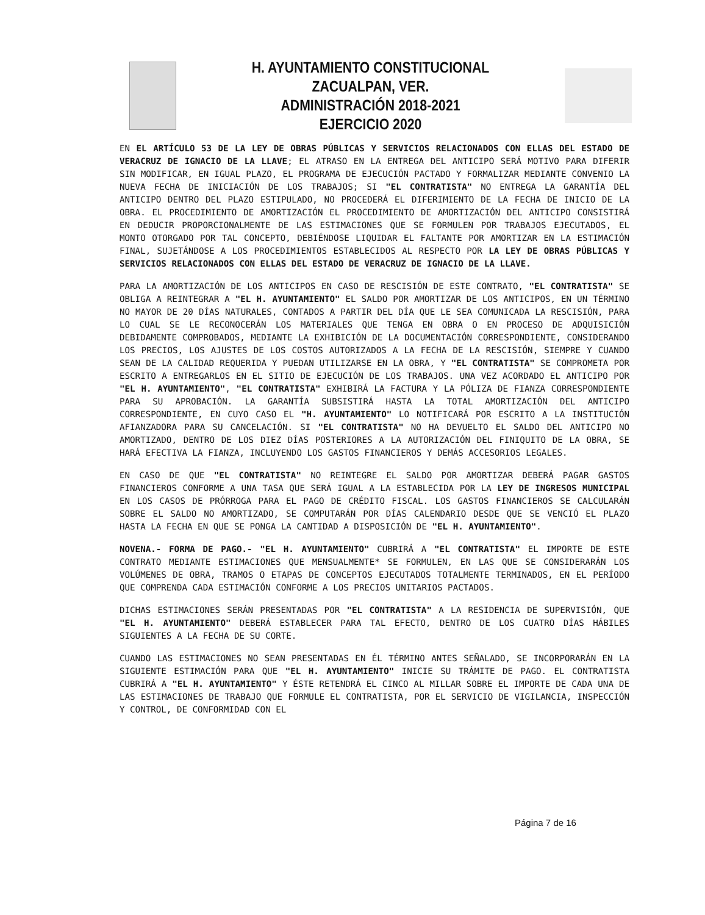H. AYUNTAMIENTO CONSTITUCIONAL
ZACUALPAN, VER.
ADMINISTRACIÓN 2018-2021
EJERCICIO 2020
EN EL ARTÍCULO 53 DE LA LEY DE OBRAS PÚBLICAS Y SERVICIOS RELACIONADOS CON ELLAS DEL ESTADO DE VERACRUZ DE IGNACIO DE LA LLAVE; EL ATRASO EN LA ENTREGA DEL ANTICIPO SERÁ MOTIVO PARA DIFERIR SIN MODIFICAR, EN IGUAL PLAZO, EL PROGRAMA DE EJECUCIÓN PACTADO Y FORMALIZAR MEDIANTE CONVENIO LA NUEVA FECHA DE INICIACIÓN DE LOS TRABAJOS; SI "EL CONTRATISTA" NO ENTREGA LA GARANTÍA DEL ANTICIPO DENTRO DEL PLAZO ESTIPULADO, NO PROCEDERÁ EL DIFERIMIENTO DE LA FECHA DE INICIO DE LA OBRA. EL PROCEDIMIENTO DE AMORTIZACIÓN EL PROCEDIMIENTO DE AMORTIZACIÓN DEL ANTICIPO CONSISTIRÁ EN DEDUCIR PROPORCIONALMENTE DE LAS ESTIMACIONES QUE SE FORMULEN POR TRABAJOS EJECUTADOS, EL MONTO OTORGADO POR TAL CONCEPTO, DEBIÉNDOSE LIQUIDAR EL FALTANTE POR AMORTIZAR EN LA ESTIMACIÓN FINAL, SUJETÁNDOSE A LOS PROCEDIMIENTOS ESTABLECIDOS AL RESPECTO POR LA LEY DE OBRAS PÚBLICAS Y SERVICIOS RELACIONADOS CON ELLAS DEL ESTADO DE VERACRUZ DE IGNACIO DE LA LLAVE.
PARA LA AMORTIZACIÓN DE LOS ANTICIPOS EN CASO DE RESCISIÓN DE ESTE CONTRATO, "EL CONTRATISTA" SE OBLIGA A REINTEGRAR A "EL H. AYUNTAMIENTO" EL SALDO POR AMORTIZAR DE LOS ANTICIPOS, EN UN TÉRMINO NO MAYOR DE 20 DÍAS NATURALES, CONTADOS A PARTIR DEL DÍA QUE LE SEA COMUNICADA LA RESCISIÓN, PARA LO CUAL SE LE RECONOCERÁN LOS MATERIALES QUE TENGA EN OBRA O EN PROCESO DE ADQUISICIÓN DEBIDAMENTE COMPROBADOS, MEDIANTE LA EXHIBICIÓN DE LA DOCUMENTACIÓN CORRESPONDIENTE, CONSIDERANDO LOS PRECIOS, LOS AJUSTES DE LOS COSTOS AUTORIZADOS A LA FECHA DE LA RESCISIÓN, SIEMPRE Y CUANDO SEAN DE LA CALIDAD REQUERIDA Y PUEDAN UTILIZARSE EN LA OBRA, Y "EL CONTRATISTA" SE COMPROMETA POR ESCRITO A ENTREGARLOS EN EL SITIO DE EJECUCIÓN DE LOS TRABAJOS. UNA VEZ ACORDADO EL ANTICIPO POR "EL H. AYUNTAMIENTO", "EL CONTRATISTA" EXHIBIRÁ LA FACTURA Y LA PÓLIZA DE FIANZA CORRESPONDIENTE PARA SU APROBACIÓN. LA GARANTÍA SUBSISTIRÁ HASTA LA TOTAL AMORTIZACIÓN DEL ANTICIPO CORRESPONDIENTE, EN CUYO CASO EL "H. AYUNTAMIENTO" LO NOTIFICARÁ POR ESCRITO A LA INSTITUCIÓN AFIANZADORA PARA SU CANCELACIÓN. SI "EL CONTRATISTA" NO HA DEVUELTO EL SALDO DEL ANTICIPO NO AMORTIZADO, DENTRO DE LOS DIEZ DÍAS POSTERIORES A LA AUTORIZACIÓN DEL FINIQUITO DE LA OBRA, SE HARÁ EFECTIVA LA FIANZA, INCLUYENDO LOS GASTOS FINANCIEROS Y DEMÁS ACCESORIOS LEGALES.
EN CASO DE QUE "EL CONTRATISTA" NO REINTEGRE EL SALDO POR AMORTIZAR DEBERÁ PAGAR GASTOS FINANCIEROS CONFORME A UNA TASA QUE SERÁ IGUAL A LA ESTABLECIDA POR LA LEY DE INGRESOS MUNICIPAL EN LOS CASOS DE PRÓRROGA PARA EL PAGO DE CRÉDITO FISCAL. LOS GASTOS FINANCIEROS SE CALCULARÁN SOBRE EL SALDO NO AMORTIZADO, SE COMPUTARÁN POR DÍAS CALENDARIO DESDE QUE SE VENCIÓ EL PLAZO HASTA LA FECHA EN QUE SE PONGA LA CANTIDAD A DISPOSICIÓN DE "EL H. AYUNTAMIENTO".
NOVENA.- FORMA DE PAGO.- "EL H. AYUNTAMIENTO" CUBRIRÁ A "EL CONTRATISTA" EL IMPORTE DE ESTE CONTRATO MEDIANTE ESTIMACIONES QUE MENSUALMENTE* SE FORMULEN, EN LAS QUE SE CONSIDERARÁN LOS VOLÚMENES DE OBRA, TRAMOS O ETAPAS DE CONCEPTOS EJECUTADOS TOTALMENTE TERMINADOS, EN EL PERÍODO QUE COMPRENDA CADA ESTIMACIÓN CONFORME A LOS PRECIOS UNITARIOS PACTADOS.
DICHAS ESTIMACIONES SERÁN PRESENTADAS POR "EL CONTRATISTA" A LA RESIDENCIA DE SUPERVISIÓN, QUE "EL H. AYUNTAMIENTO" DEBERÁ ESTABLECER PARA TAL EFECTO, DENTRO DE LOS CUATRO DÍAS HÁBILES SIGUIENTES A LA FECHA DE SU CORTE.
CUANDO LAS ESTIMACIONES NO SEAN PRESENTADAS EN ÉL TÉRMINO ANTES SEÑALADO, SE INCORPORARÁN EN LA SIGUIENTE ESTIMACIÓN PARA QUE "EL H. AYUNTAMIENTO" INICIE SU TRÁMITE DE PAGO. EL CONTRATISTA CUBRIRÁ A "EL H. AYUNTAMIENTO" Y ÉSTE RETENDRÁ EL CINCO AL MILLAR SOBRE EL IMPORTE DE CADA UNA DE LAS ESTIMACIONES DE TRABAJO QUE FORMULE EL CONTRATISTA, POR EL SERVICIO DE VIGILANCIA, INSPECCIÓN Y CONTROL, DE CONFORMIDAD CON EL
Página 7 de 16